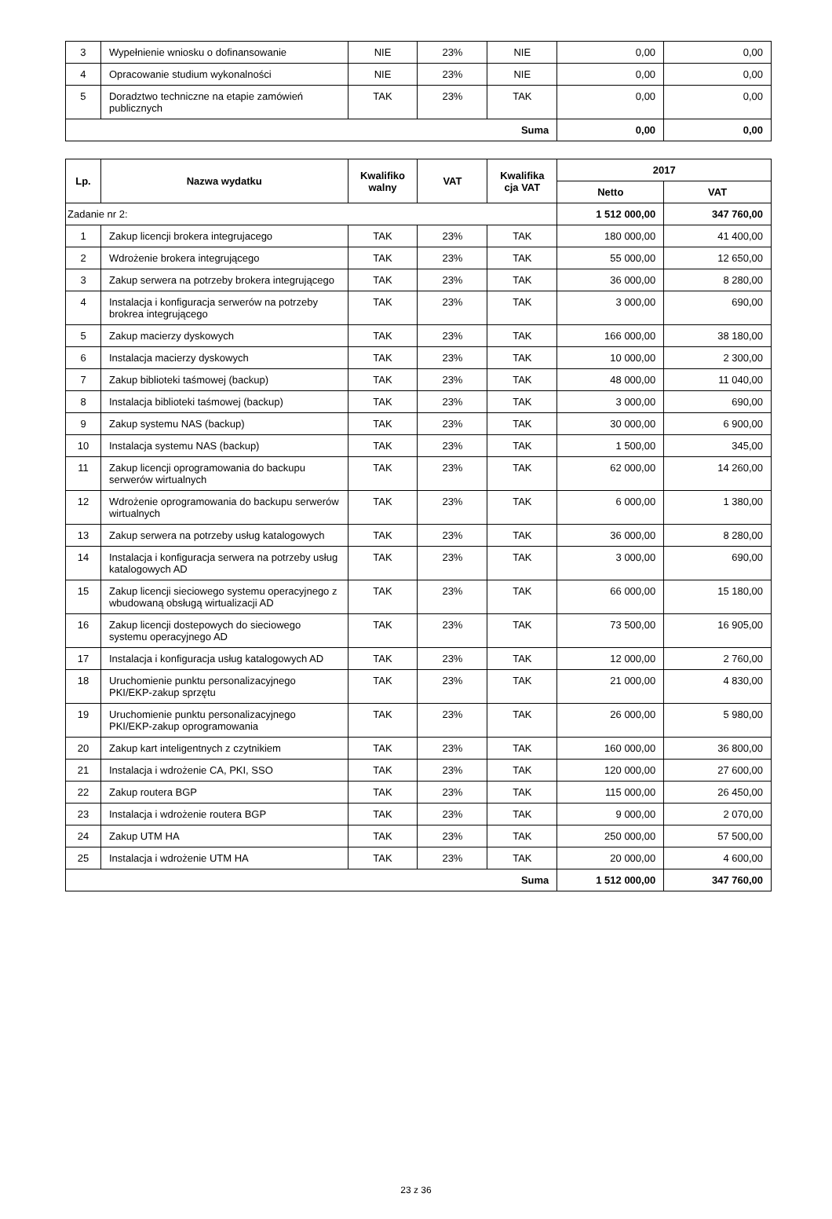| 3 | Wypełnienie wniosku o dofinansowanie | NIE | 23% | NIE | 0,00 | 0,00 |
| 4 | Opracowanie studium wykonalności | NIE | 23% | NIE | 0,00 | 0,00 |
| 5 | Doradztwo techniczne na etapie zamówień publicznych | TAK | 23% | TAK | 0,00 | 0,00 |
| Suma | | | | | 0,00 | 0,00 |
| Lp. | Nazwa wydatku | Kwalifiko walny | VAT | Kwalifika cja VAT | 2017 | |
| --- | --- | --- | --- | --- | --- | --- |
| | | | | | Netto | VAT |
| Zadanie nr 2: | | | | | 1 512 000,00 | 347 760,00 |
| 1 | Zakup licencji brokera integrujacego | TAK | 23% | TAK | 180 000,00 | 41 400,00 |
| 2 | Wdrożenie brokera integrującego | TAK | 23% | TAK | 55 000,00 | 12 650,00 |
| 3 | Zakup serwera na potrzeby brokera integrującego | TAK | 23% | TAK | 36 000,00 | 8 280,00 |
| 4 | Instalacja i konfiguracja serwerów na potrzeby brokrea integrującego | TAK | 23% | TAK | 3 000,00 | 690,00 |
| 5 | Zakup macierzy dyskowych | TAK | 23% | TAK | 166 000,00 | 38 180,00 |
| 6 | Instalacja macierzy dyskowych | TAK | 23% | TAK | 10 000,00 | 2 300,00 |
| 7 | Zakup biblioteki taśmowej (backup) | TAK | 23% | TAK | 48 000,00 | 11 040,00 |
| 8 | Instalacja biblioteki taśmowej (backup) | TAK | 23% | TAK | 3 000,00 | 690,00 |
| 9 | Zakup systemu NAS (backup) | TAK | 23% | TAK | 30 000,00 | 6 900,00 |
| 10 | Instalacja systemu NAS (backup) | TAK | 23% | TAK | 1 500,00 | 345,00 |
| 11 | Zakup licencji oprogramowania do backupu serwerów wirtualnych | TAK | 23% | TAK | 62 000,00 | 14 260,00 |
| 12 | Wdrożenie oprogramowania do backupu serwerów wirtualnych | TAK | 23% | TAK | 6 000,00 | 1 380,00 |
| 13 | Zakup serwera na potrzeby usług katalogowych | TAK | 23% | TAK | 36 000,00 | 8 280,00 |
| 14 | Instalacja i konfiguracja serwera na potrzeby usług katalogowych AD | TAK | 23% | TAK | 3 000,00 | 690,00 |
| 15 | Zakup licencji sieciowego systemu operacyjnego z wbudowaną obsługą wirtualizacji AD | TAK | 23% | TAK | 66 000,00 | 15 180,00 |
| 16 | Zakup licencji dostepowych do sieciowego systemu operacyjnego AD | TAK | 23% | TAK | 73 500,00 | 16 905,00 |
| 17 | Instalacja i konfiguracja usług katalogowych AD | TAK | 23% | TAK | 12 000,00 | 2 760,00 |
| 18 | Uruchomienie punktu personalizacyjnego PKI/EKP-zakup sprzętu | TAK | 23% | TAK | 21 000,00 | 4 830,00 |
| 19 | Uruchomienie punktu personalizacyjnego PKI/EKP-zakup oprogramowania | TAK | 23% | TAK | 26 000,00 | 5 980,00 |
| 20 | Zakup kart inteligentnych z czytnikiem | TAK | 23% | TAK | 160 000,00 | 36 800,00 |
| 21 | Instalacja i wdrożenie CA, PKI, SSO | TAK | 23% | TAK | 120 000,00 | 27 600,00 |
| 22 | Zakup routera BGP | TAK | 23% | TAK | 115 000,00 | 26 450,00 |
| 23 | Instalacja i wdrożenie routera BGP | TAK | 23% | TAK | 9 000,00 | 2 070,00 |
| 24 | Zakup UTM HA | TAK | 23% | TAK | 250 000,00 | 57 500,00 |
| 25 | Instalacja i wdrożenie UTM HA | TAK | 23% | TAK | 20 000,00 | 4 600,00 |
| Suma | | | | | 1 512 000,00 | 347 760,00 |
23 z 36